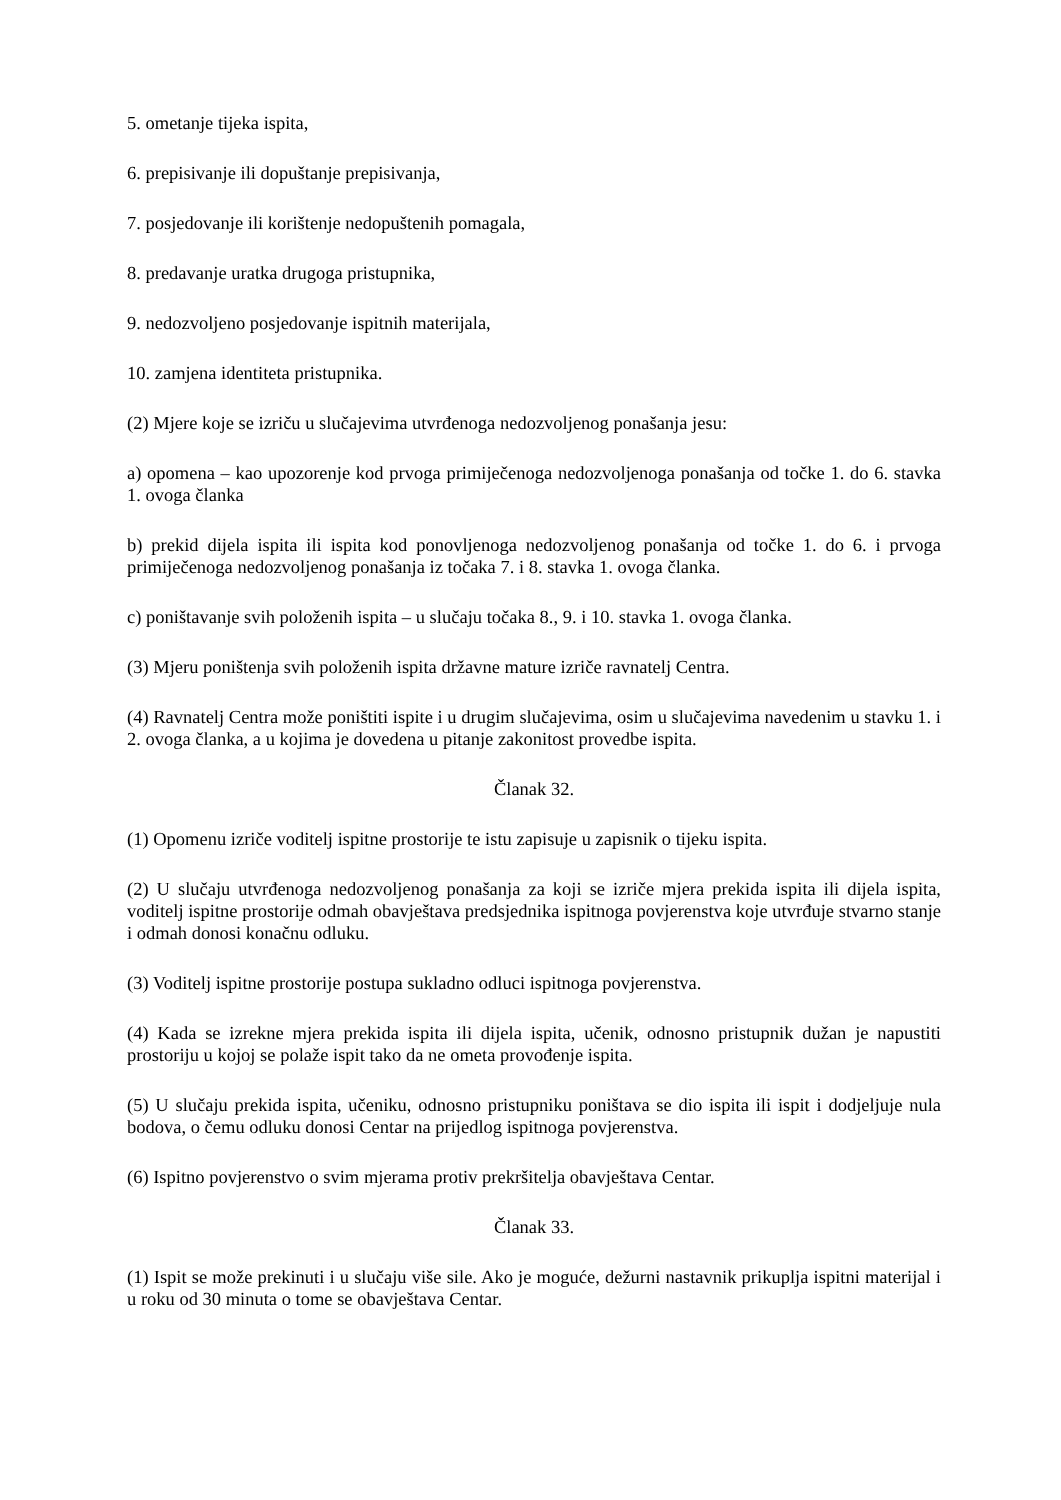5. ometanje tijeka ispita,
6. prepisivanje ili dopuštanje prepisivanja,
7. posjedovanje ili korištenje nedopuštenih pomagala,
8. predavanje uratka drugoga pristupnika,
9. nedozvoljeno posjedovanje ispitnih materijala,
10. zamjena identiteta pristupnika.
(2) Mjere koje se izriču u slučajevima utvrđenoga nedozvoljenog ponašanja jesu:
a) opomena – kao upozorenje kod prvoga primiječenoga nedozvoljenoga ponašanja od točke 1. do 6. stavka 1. ovoga članka
b) prekid dijela ispita ili ispita kod ponovljenoga nedozvoljenog ponašanja od točke 1. do 6. i prvoga primiječenoga nedozvoljenog ponašanja iz točaka 7. i 8. stavka 1. ovoga članka.
c) poništavanje svih položenih ispita – u slučaju točaka 8., 9. i 10. stavka 1. ovoga članka.
(3) Mjeru poništenja svih položenih ispita državne mature izriče ravnatelj Centra.
(4) Ravnatelj Centra može poništiti ispite i u drugim slučajevima, osim u slučajevima navedenim u stavku 1. i 2. ovoga članka, a u kojima je dovedena u pitanje zakonitost provedbe ispita.
Članak 32.
(1) Opomenu izriče voditelj ispitne prostorije te istu zapisuje u zapisnik o tijeku ispita.
(2) U slučaju utvrđenoga nedozvoljenog ponašanja za koji se izriče mjera prekida ispita ili dijela ispita, voditelj ispitne prostorije odmah obavještava predsjednika ispitnoga povjerenstva koje utvrđuje stvarno stanje i odmah donosi konačnu odluku.
(3) Voditelj ispitne prostorije postupa sukladno odluci ispitnoga povjerenstva.
(4) Kada se izrekne mjera prekida ispita ili dijela ispita, učenik, odnosno pristupnik dužan je napustiti prostoriju u kojoj se polaže ispit tako da ne ometa provođenje ispita.
(5) U slučaju prekida ispita, učeniku, odnosno pristupniku poništava se dio ispita ili ispit i dodjeljuje nula bodova, o čemu odluku donosi Centar na prijedlog ispitnoga povjerenstva.
(6) Ispitno povjerenstvo o svim mjerama protiv prekršitelja obavještava Centar.
Članak 33.
(1) Ispit se može prekinuti i u slučaju više sile. Ako je moguće, dežurni nastavnik prikuplja ispitni materijal i u roku od 30 minuta o tome se obavještava Centar.